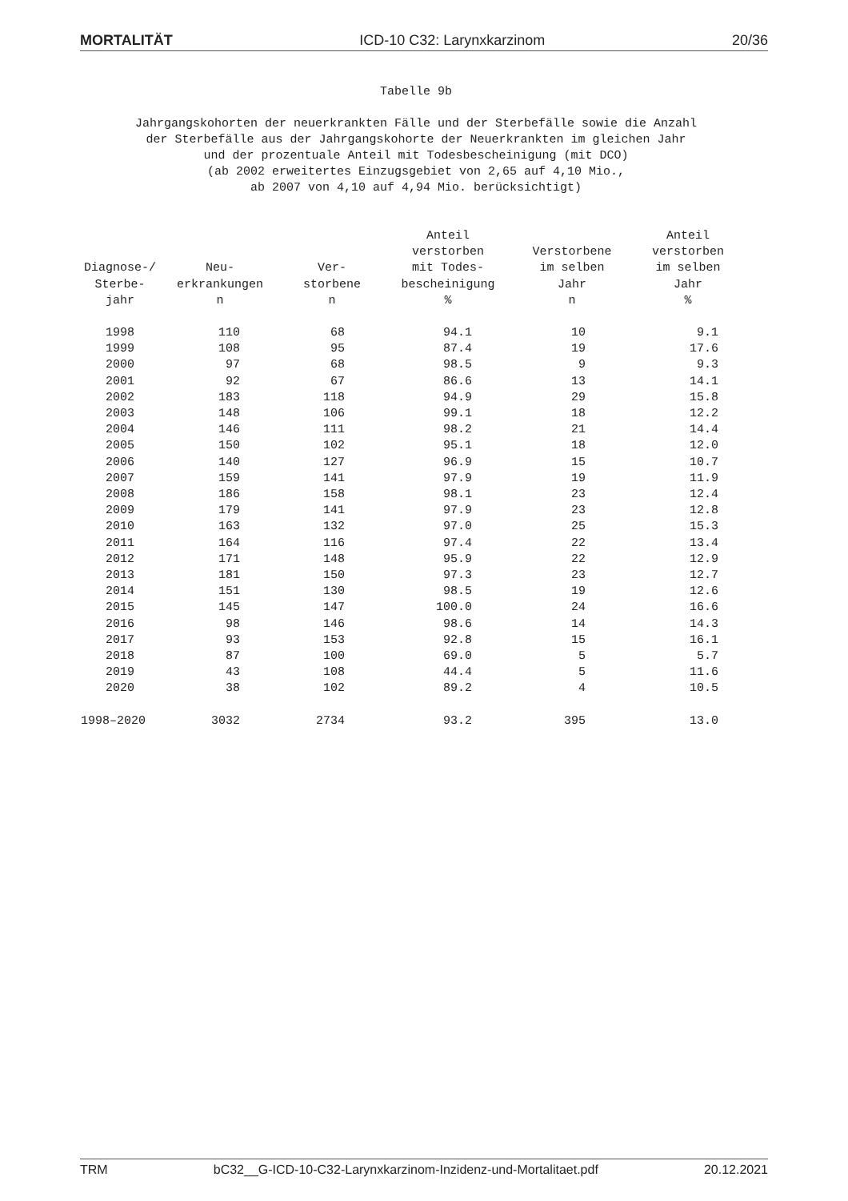MORTALITÄT ICD-10 C32: Larynxkarzinom 20/36
Tabelle 9b
Jahrgangskohorten der neuerkrankten Fälle und der Sterbefälle sowie die Anzahl
der Sterbefälle aus der Jahrgangskohorte der Neuerkrankten im gleichen Jahr
und der prozentuale Anteil mit Todesbescheinigung (mit DCO)
(ab 2002 erweitertes Einzugsgebiet von 2,65 auf 4,10 Mio.,
ab 2007 von 4,10 auf 4,94 Mio. berücksichtigt)
| Diagnose-/ Sterbe- jahr | Neu- erkrankungen n | Ver- storbene n | Anteil verstorben mit Todes- bescheinigung % | Verstorbene im selben Jahr n | Anteil verstorben im selben Jahr % |
| --- | --- | --- | --- | --- | --- |
| 1998 | 110 | 68 | 94.1 | 10 | 9.1 |
| 1999 | 108 | 95 | 87.4 | 19 | 17.6 |
| 2000 | 97 | 68 | 98.5 | 9 | 9.3 |
| 2001 | 92 | 67 | 86.6 | 13 | 14.1 |
| 2002 | 183 | 118 | 94.9 | 29 | 15.8 |
| 2003 | 148 | 106 | 99.1 | 18 | 12.2 |
| 2004 | 146 | 111 | 98.2 | 21 | 14.4 |
| 2005 | 150 | 102 | 95.1 | 18 | 12.0 |
| 2006 | 140 | 127 | 96.9 | 15 | 10.7 |
| 2007 | 159 | 141 | 97.9 | 19 | 11.9 |
| 2008 | 186 | 158 | 98.1 | 23 | 12.4 |
| 2009 | 179 | 141 | 97.9 | 23 | 12.8 |
| 2010 | 163 | 132 | 97.0 | 25 | 15.3 |
| 2011 | 164 | 116 | 97.4 | 22 | 13.4 |
| 2012 | 171 | 148 | 95.9 | 22 | 12.9 |
| 2013 | 181 | 150 | 97.3 | 23 | 12.7 |
| 2014 | 151 | 130 | 98.5 | 19 | 12.6 |
| 2015 | 145 | 147 | 100.0 | 24 | 16.6 |
| 2016 | 98 | 146 | 98.6 | 14 | 14.3 |
| 2017 | 93 | 153 | 92.8 | 15 | 16.1 |
| 2018 | 87 | 100 | 69.0 | 5 | 5.7 |
| 2019 | 43 | 108 | 44.4 | 5 | 11.6 |
| 2020 | 38 | 102 | 89.2 | 4 | 10.5 |
| 1998–2020 | 3032 | 2734 | 93.2 | 395 | 13.0 |
TRM bC32__G-ICD-10-C32-Larynxkarzinom-Inzidenz-und-Mortalitaet.pdf 20.12.2021